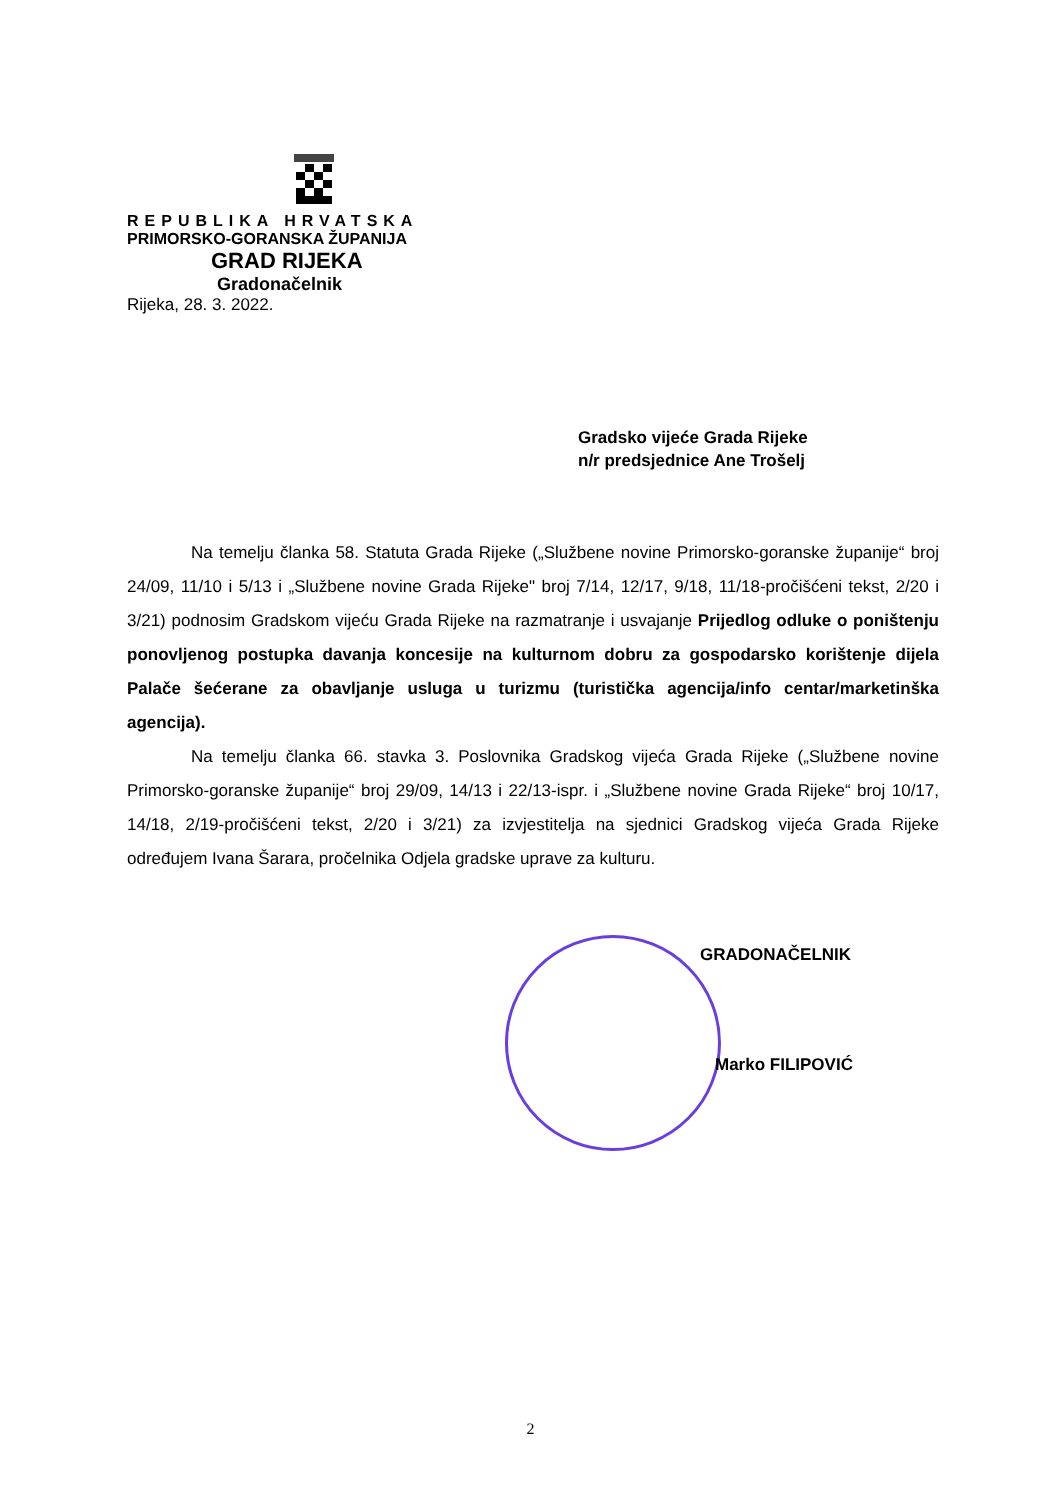REPUBLIKA HRVATSKA
PRIMORSKO-GORANSKA ŽUPANIJA
GRAD RIJEKA
Gradonačelnik
Rijeka, 28. 3. 2022.
Gradsko vijeće Grada Rijeke
n/r predsjednice Ane Trošelj
Na temelju članka 58. Statuta Grada Rijeke („Službene novine Primorsko-goranske županije“ broj 24/09, 11/10 i 5/13 i „Službene novine Grada Rijeke" broj 7/14, 12/17, 9/18, 11/18-pročišćeni tekst, 2/20 i 3/21) podnosim Gradskom vijeću Grada Rijeke na razmatranje i usvajanje Prijedlog odluke o poništenju ponovljenog postupka davanja koncesije na kulturnom dobru za gospodarsko korištenje dijela Palače šećerane za obavljanje usluga u turizmu (turistička agencija/info centar/marketinška agencija).
Na temelju članka 66. stavka 3. Poslovnika Gradskog vijeća Grada Rijeke („Službene novine Primorsko-goranske županije“ broj 29/09, 14/13 i 22/13-ispr. i „Službene novine Grada Rijeke“ broj 10/17, 14/18, 2/19-pročišćeni tekst, 2/20 i 3/21) za izvjestitelja na sjednici Gradskog vijeća Grada Rijeke određujem Ivana Šarara, pročelnika Odjela gradske uprave za kulturu.
GRADONAČELNIK
Marko FILIPOVIĆ
2